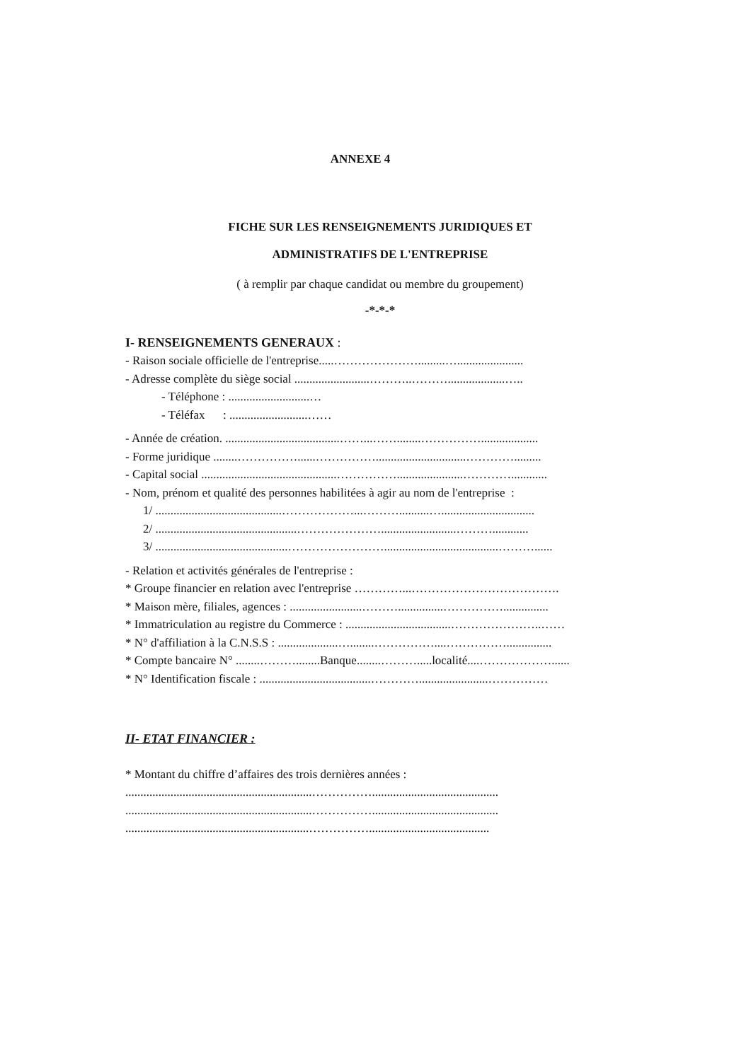ANNEXE 4
FICHE SUR LES RENSEIGNEMENTS JURIDIQUES ET
ADMINISTRATIFS DE L'ENTREPRISE
( à remplir par chaque candidat ou membre du groupement)
-*-*-*
I- RENSEIGNEMENTS GENERAUX :
- Raison sociale officielle de l'entreprise.....………………….........…......................
- Adresse complète du siège social .........................………..………...................…..
- Téléphone : ...........................…
- Téléfax : ..........................……
- Année de création. ......................................……...……........……………...................
- Forme juridique ........……………......……………..............................………….........
- Capital social .............................................……………......................…………............
- Nom, prénom et qualité des personnes habilitées à agir au nom de l'entreprise :
1/ ..........................................………………...………..........…...............................
2/ ...............................................………………….........................………............
3/ ............................................……………………......................................………......
- Relation et activités générales de l'entreprise :
* Groupe financier en relation avec l'entreprise …………...……………………………….
* Maison mère, filiales, agences : ........................………...............……………...............
* Immatriculation au registre du Commerce : ...................................…………………..……
* N° d'affiliation à la C.N.S.S : ....................…........……………....……………...............
* Compte bancaire N° ........………........Banque........……….....localité....………………......
* N° Identification fiscale : .....................................………….......................……………
II- ETAT FINANCIER :
* Montant du chiffre d’affaires des trois dernières années :
..............................................................……………..........................................
..............................................................……………..........................................
.............................................................……………........................................